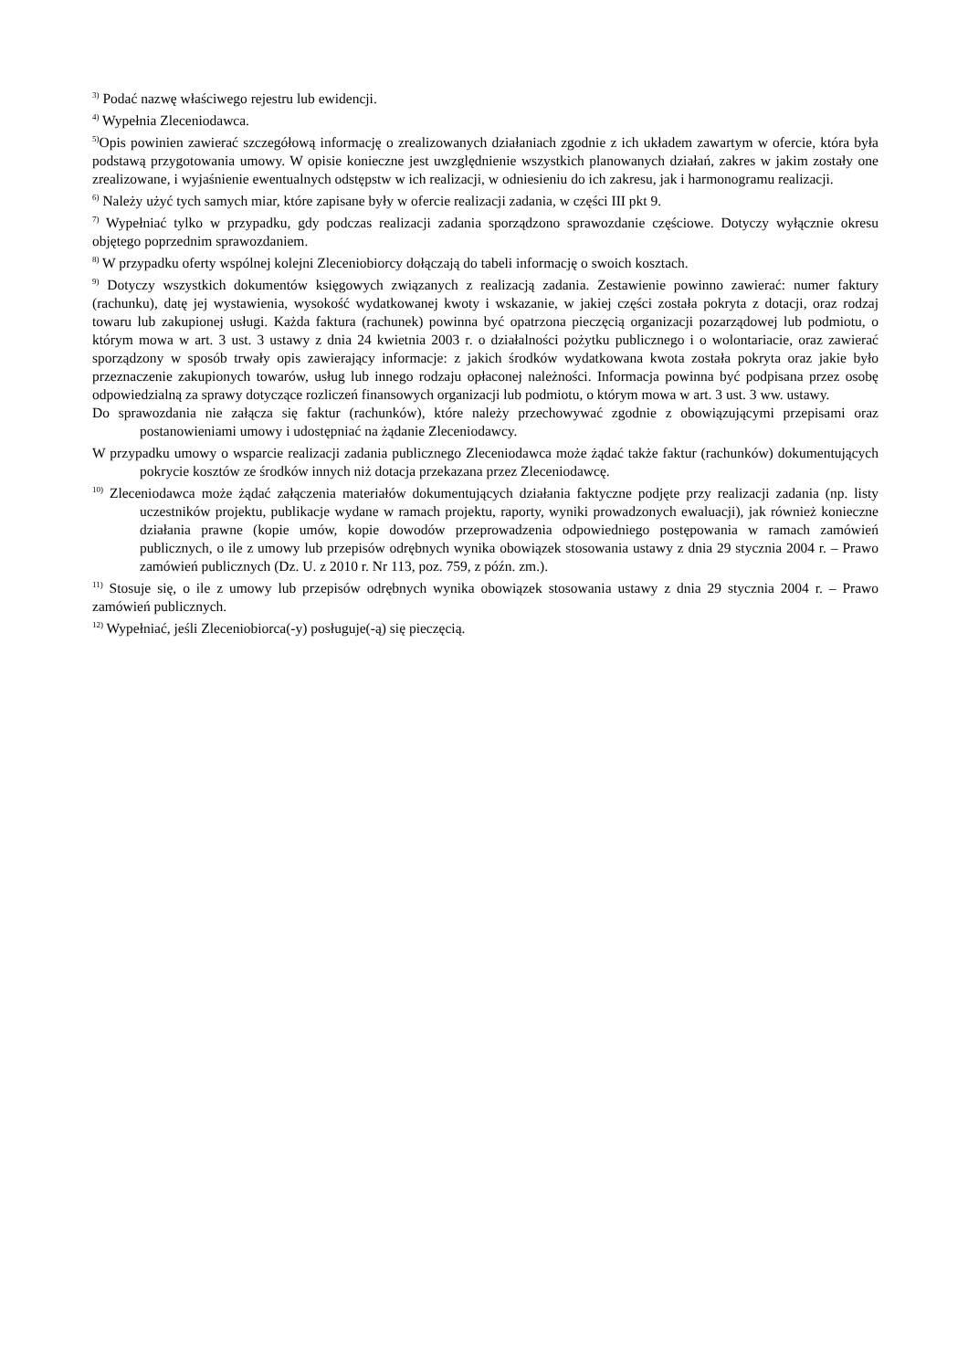<sup>3)</sup> Podać nazwę właściwego rejestru lub ewidencji.
<sup>4)</sup> Wypełnia Zleceniodawca.
<sup>5)</sup> Opis powinien zawierać szczegółową informację o zrealizowanych działaniach zgodnie z ich układem zawartym w ofercie, która była podstawą przygotowania umowy. W opisie konieczne jest uwzględnienie wszystkich planowanych działań, zakres w jakim zostały one zrealizowane, i wyjaśnienie ewentualnych odstępstw w ich realizacji, w odniesieniu do ich zakresu, jak i harmonogramu realizacji.
<sup>6)</sup> Należy użyć tych samych miar, które zapisane były w ofercie realizacji zadania, w części III pkt 9.
<sup>7)</sup> Wypełniać tylko w przypadku, gdy podczas realizacji zadania sporządzono sprawozdanie częściowe. Dotyczy wyłącznie okresu objętego poprzednim sprawozdaniem.
<sup>8)</sup> W przypadku oferty wspólnej kolejni Zleceniobiorcy dołączają do tabeli informację o swoich kosztach.
<sup>9)</sup> Dotyczy wszystkich dokumentów księgowych związanych z realizacją zadania. Zestawienie powinno zawierać: numer faktury (rachunku), datę jej wystawienia, wysokość wydatkowanej kwoty i wskazanie, w jakiej części została pokryta z dotacji, oraz rodzaj towaru lub zakupionej usługi. Każda faktura (rachunek) powinna być opatrzona pieczęcią organizacji pozarządowej lub podmiotu, o którym mowa w art. 3 ust. 3 ustawy z dnia 24 kwietnia 2003 r. o działalności pożytku publicznego i o wolontariacie, oraz zawierać sporządzony w sposób trwały opis zawierający informacje: z jakich środków wydatkowana kwota została pokryta oraz jakie było przeznaczenie zakupionych towarów, usług lub innego rodzaju opłaconej należności. Informacja powinna być podpisana przez osobę odpowiedzialną za sprawy dotyczące rozliczeń finansowych organizacji lub podmiotu, o którym mowa w art. 3 ust. 3 ww. ustawy.
Do sprawozdania nie załącza się faktur (rachunków), które należy przechowywać zgodnie z obowiązującymi przepisami oraz postanowieniami umowy i udostępniać na żądanie Zleceniodawcy.
W przypadku umowy o wsparcie realizacji zadania publicznego Zleceniodawca może żądać także faktur (rachunków) dokumentujących pokrycie kosztów ze środków innych niż dotacja przekazana przez Zleceniodawcę.
<sup>10)</sup> Zleceniodawca może żądać załączenia materiałów dokumentujących działania faktyczne podjęte przy realizacji zadania (np. listy uczestników projektu, publikacje wydane w ramach projektu, raporty, wyniki prowadzonych ewaluacji), jak również konieczne działania prawne (kopie umów, kopie dowodów przeprowadzenia odpowiedniego postępowania w ramach zamówień publicznych, o ile z umowy lub przepisów odrębnych wynika obowiązek stosowania ustawy z dnia 29 stycznia 2004 r. – Prawo zamówień publicznych (Dz. U. z 2010 r. Nr 113, poz. 759, z późn. zm.).
<sup>11)</sup> Stosuje się, o ile z umowy lub przepisów odrębnych wynika obowiązek stosowania ustawy z dnia 29 stycznia 2004 r. – Prawo zamówień publicznych.
<sup>12)</sup> Wypełniać, jeśli Zleceniobiorca(-y) posługuje(-ą) się pieczęcią.